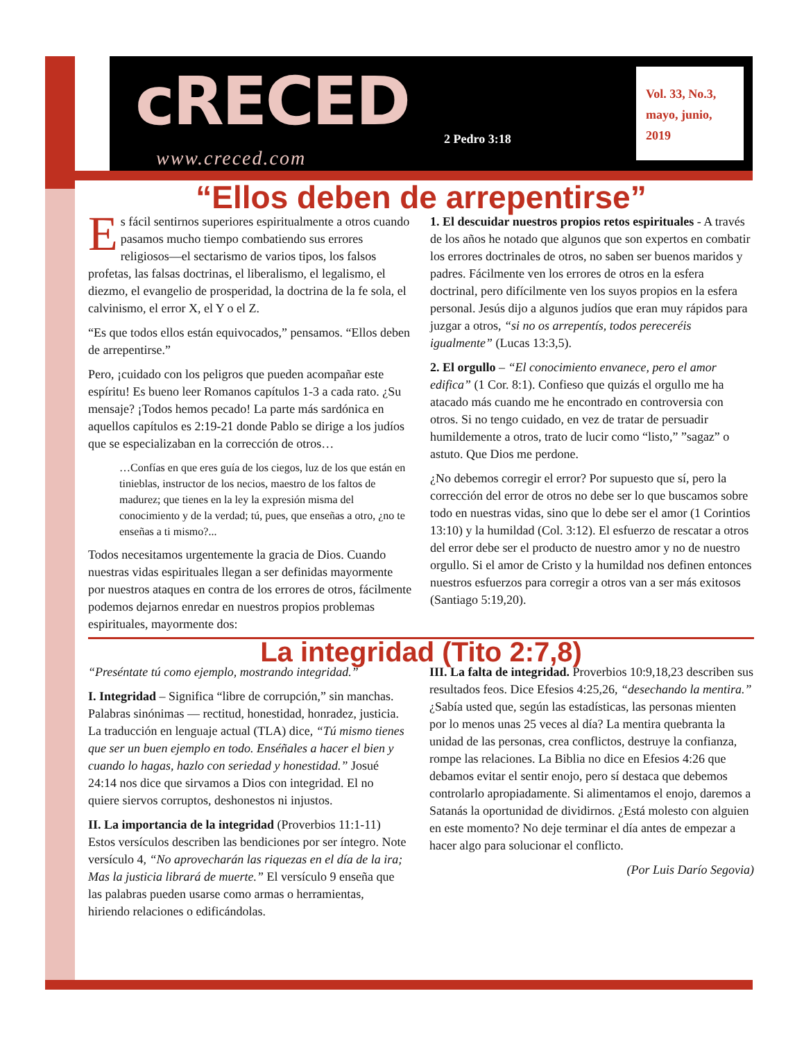cRECED
www.creced.com
2 Pedro 3:18
Vol. 33, No.3,
mayo, junio,
2019
“Ellos deben de arrepentirse”
Es fácil sentirnos superiores espiritualmente a otros cuando pasamos mucho tiempo combatiendo sus errores religiosos—el sectarismo de varios tipos, los falsos profetas, las falsas doctrinas, el liberalismo, el legalismo, el diezmo, el evangelio de prosperidad, la doctrina de la fe sola, el calvinismo, el error X, el Y o el Z.
“Es que todos ellos están equivocados,” pensamos. “Ellos deben de arrepentirse.”
Pero, ¡cuidado con los peligros que pueden acompañar este espíritu! Es bueno leer Romanos capítulos 1-3 a cada rato. ¿Su mensaje? ¡Todos hemos pecado! La parte más sardónica en aquellos capítulos es 2:19-21 donde Pablo se dirige a los judíos que se especializaban en la corrección de otros…
…Confías en que eres guía de los ciegos, luz de los que están en tinieblas, instructor de los necios, maestro de los faltos de madurez; que tienes en la ley la expresión misma del conocimiento y de la verdad; tú, pues, que enseñas a otro, ¿no te enseñas a ti mismo?...
Todos necesitamos urgentemente la gracia de Dios. Cuando nuestras vidas espirituales llegan a ser definidas mayormente por nuestros ataques en contra de los errores de otros, fácilmente podemos dejarnos enredar en nuestros propios problemas espirituales, mayormente dos:
1. El descuidar nuestros propios retos espirituales - A través de los años he notado que algunos que son expertos en combatir los errores doctrinales de otros, no saben ser buenos maridos y padres. Fácilmente ven los errores de otros en la esfera doctrinal, pero difícilmente ven los suyos propios en la esfera personal. Jesús dijo a algunos judíos que eran muy rápidos para juzgar a otros, “si no os arrepentís, todos pereceréis igualmente” (Lucas 13:3,5).
2. El orgullo – “El conocimiento envanece, pero el amor edifica” (1 Cor. 8:1). Confieso que quizás el orgullo me ha atacado más cuando me he encontrado en controversia con otros. Si no tengo cuidado, en vez de tratar de persuadir humildemente a otros, trato de lucir como “listo,” ”sagaz” o astuto. Que Dios me perdone.
¿No debemos corregir el error? Por supuesto que sí, pero la corrección del error de otros no debe ser lo que buscamos sobre todo en nuestras vidas, sino que lo debe ser el amor (1 Corintios 13:10) y la humildad (Col. 3:12). El esfuerzo de rescatar a otros del error debe ser el producto de nuestro amor y no de nuestro orgullo. Si el amor de Cristo y la humildad nos definen entonces nuestros esfuerzos para corregir a otros van a ser más exitosos (Santiago 5:19,20).
La integridad (Tito 2:7,8)
“Preséntate tú como ejemplo, mostrando integridad.”
I. Integridad – Significa “libre de corrupción,” sin manchas. Palabras sinónimas — rectitud, honestidad, honradez, justicia. La traducción en lenguaje actual (TLA) dice, “Tú mismo tienes que ser un buen ejemplo en todo. Enséñales a hacer el bien y cuando lo hagas, hazlo con seriedad y honestidad.” Josué 24:14 nos dice que sirvamos a Dios con integridad. El no quiere siervos corruptos, deshonestos ni injustos.
II. La importancia de la integridad (Proverbios 11:1-11) Estos versículos describen las bendiciones por ser íntegro. Note versículo 4, “No aprovecharán las riquezas en el día de la ira; Mas la justicia librará de muerte.” El versículo 9 enseña que las palabras pueden usarse como armas o herramientas, hiriendo relaciones o edificándolas.
III. La falta de integridad. Proverbios 10:9,18,23 describen sus resultados feos. Dice Efesios 4:25,26, “desechando la mentira.” ¿Sabía usted que, según las estadísticas, las personas mienten por lo menos unas 25 veces al día? La mentira quebranta la unidad de las personas, crea conflictos, destruye la confianza, rompe las relaciones. La Biblia no dice en Efesios 4:26 que debamos evitar el sentir enojo, pero sí destaca que debemos controlarlo apropiadamente. Si alimentamos el enojo, daremos a Satanás la oportunidad de dividirnos. ¿Está molesto con alguien en este momento? No deje terminar el día antes de empezar a hacer algo para solucionar el conflicto.
(Por Luis Darío Segovia)